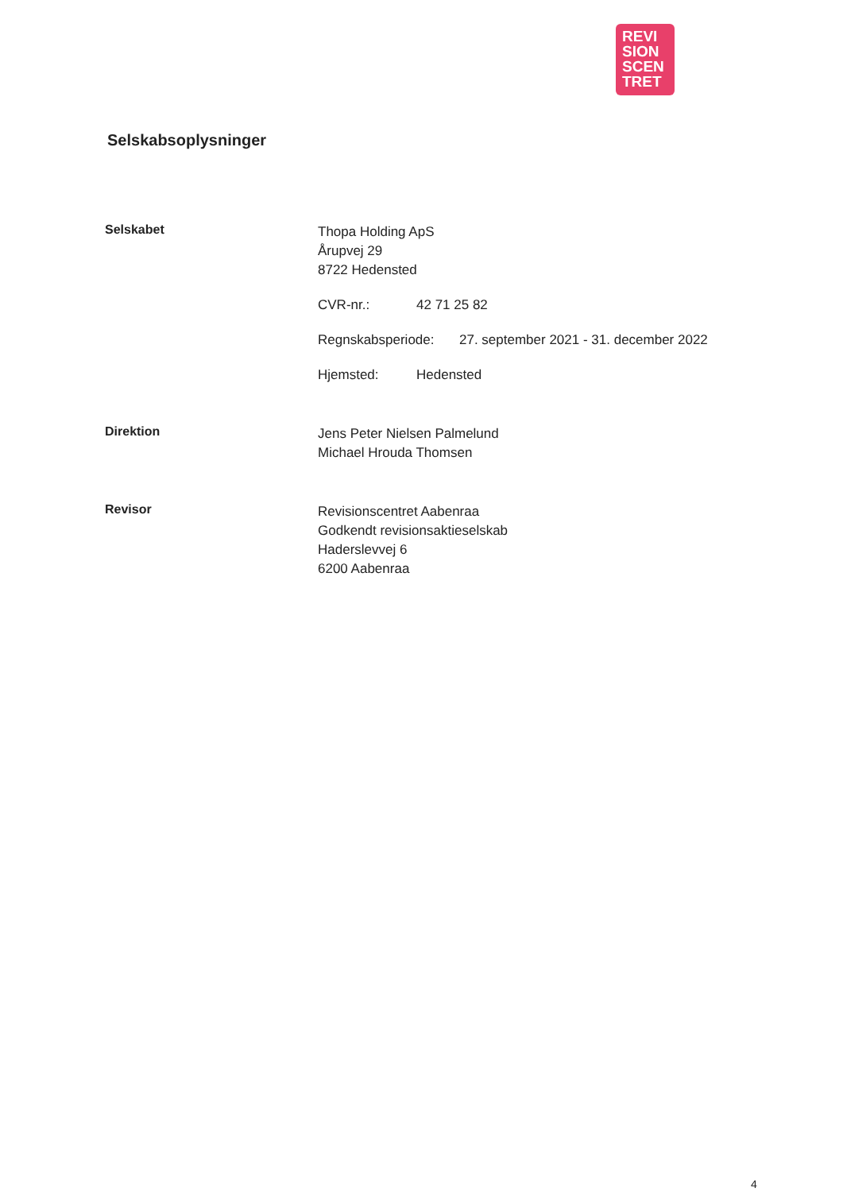REVI
SION
SCEN
TRET
Selskabsoplysninger
Selskabet
Thopa Holding ApS
Årupvej 29
8722 Hedensted
CVR-nr.: 42 71 25 82
Regnskabsperiode: 27. september 2021 - 31. december 2022
Hjemsted: Hedensted
Direktion
Jens Peter Nielsen Palmelund
Michael Hrouda Thomsen
Revisor
Revisionscentret Aabenraa
Godkendt revisionsaktieselskab
Haderslevvej 6
6200 Aabenraa
4